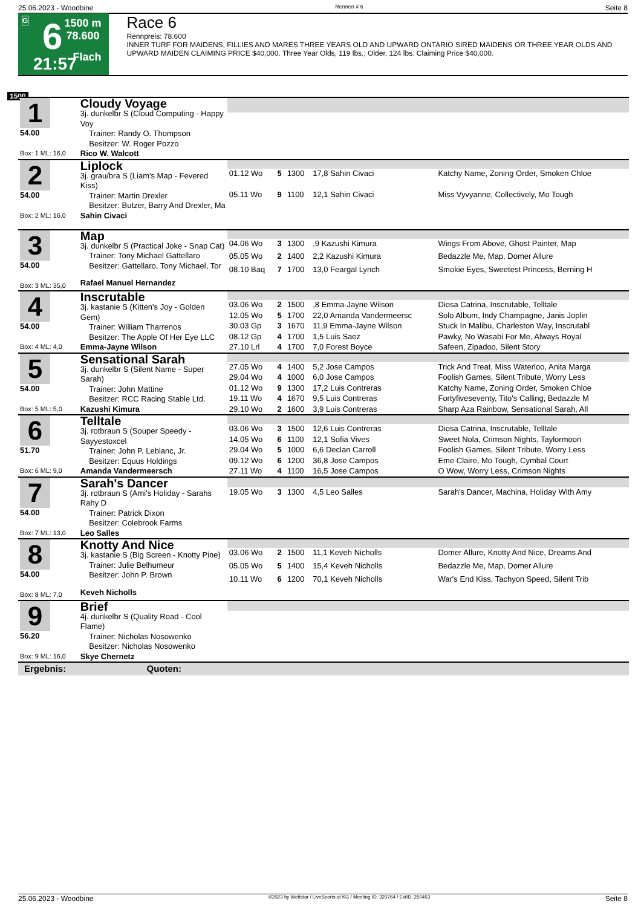25.06.2023 - Woodbine Rennen # 6 Seite 8
G 6
21:57
1500 m
78.600
Flach
Race 6
Rennpreis: 78.600
INNER TURF FOR MAIDENS, FILLIES AND MARES THREE YEARS OLD AND UPWARD ONTARIO SIRED MAIDENS OR THREE YEAR OLDS AND UPWARD MAIDEN CLAIMING PRICE $40,000. Three Year Olds, 119 lbs.; Older, 124 lbs. Claiming Price $40,000.
1500
| 1 54.00 Box: 1 ML: 16,0 | Cloudy Voyage 3j. dunkelbr S (Cloud Computing - Happy Voy Trainer: Randy O. Thompson Besitzer: W. Roger Pozzo | | | | | |
| | Rico W. Walcott | | | | | |
| 2 54.00 Box: 2 ML: 16,0 | Liplock 3j. grau/bra S (Liam's Map - Fevered Kiss) Trainer: Martin Drexler Besitzer: Butzer, Barry And Drexler, Ma | | | | | |
| | | 01.12 Wo | 5 | 1300 | 17,8 Sahin Civaci | Katchy Name, Zoning Order, Smoken Chloe |
| | | 05.11 Wo | 9 | 1100 | 12,1 Sahin Civaci | Miss Vyvyanne, Collectively, Mo Tough |
| | Sahin Civaci | | | | | |
| 3 54.00 Box: 3 ML: 35,0 | Map 3j. dunkelbr S (Practical Joke - Snap Cat) Trainer: Tony Michael Gattellaro Besitzer: Gattellaro, Tony Michael, Tor | | | | | |
| | | 04.06 Wo | 3 | 1300 | ,9 Kazushi Kimura | Wings From Above, Ghost Painter, Map |
| | | 05.05 Wo | 2 | 1400 | 2,2 Kazushi Kimura | Bedazzle Me, Map, Domer Allure |
| | | 08.10 Baq | 7 | 1700 | 13,0 Feargal Lynch | Smokie Eyes, Sweetest Princess, Berning H |
| | Rafael Manuel Hernandez | | | | | |
| 4 54.00 Box: 4 ML: 4,0 | Inscrutable 3j. kastanie S (Kitten's Joy - Golden Gem) Trainer: William Tharrenos Besitzer: The Apple Of Her Eye LLC | | | | | |
| | | 03.06 Wo | 2 | 1500 | ,8 Emma-Jayne Wilson | Diosa Catrina, Inscrutable, Telltale |
| | | 12.05 Wo | 5 | 1700 | 22,0 Amanda Vandermeersc | Solo Album, Indy Champagne, Janis Joplin |
| | | 30.03 Gp | 3 | 1670 | 11,9 Emma-Jayne Wilson | Stuck In Malibu, Charleston Way, Inscrutabl |
| | | 08.12 Gp | 4 | 1700 | 1,5 Luis Saez | Pawky, No Wasabi For Me, Always Royal |
| | Emma-Jayne Wilson | 27.10 Lrl | 4 | 1700 | 7,0 Forest Boyce | Safeen, Zipadoo, Silent Story |
| 5 54.00 Box: 5 ML: 5,0 | Sensational Sarah 3j. dunkelbr S (Silent Name - Super Sarah) Trainer: John Mattine Besitzer: RCC Racing Stable Ltd. | | | | | |
| | | 27.05 Wo | 4 | 1400 | 5,2 Jose Campos | Trick And Treat, Miss Waterloo, Anita Marga |
| | | 29.04 Wo | 4 | 1000 | 6,0 Jose Campos | Foolish Games, Silent Tribute, Worry Less |
| | | 01.12 Wo | 9 | 1300 | 17,2 Luis Contreras | Katchy Name, Zoning Order, Smoken Chloe |
| | | 19.11 Wo | 4 | 1670 | 9,5 Luis Contreras | Fortyfiveseventy, Tito's Calling, Bedazzle M |
| | Kazushi Kimura | 29.10 Wo | 2 | 1600 | 3,9 Luis Contreras | Sharp Aza Rainbow, Sensational Sarah, All |
| 6 51.70 Box: 6 ML: 9,0 | Telltale 3j. rotbraun S (Souper Speedy - Sayyestoxcel Trainer: John P. Leblanc, Jr. Besitzer: Equus Holdings | | | | | |
| | | 03.06 Wo | 3 | 1500 | 12,6 Luis Contreras | Diosa Catrina, Inscrutable, Telltale |
| | | 14.05 Wo | 6 | 1100 | 12,1 Sofia Vives | Sweet Nola, Crimson Nights, Taylormoon |
| | | 29.04 Wo | 5 | 1000 | 6,6 Declan Carroll | Foolish Games, Silent Tribute, Worry Less |
| | | 09.12 Wo | 6 | 1200 | 36,8 Jose Campos | Eme Claire, Mo Tough, Cymbal Court |
| | Amanda Vandermeersch | 27.11 Wo | 4 | 1100 | 16,5 Jose Campos | O Wow, Worry Less, Crimson Nights |
| 7 54.00 Box: 7 ML: 13,0 | Sarah's Dancer 3j. rotbraun S (Ami's Holiday - Sarahs Rahy D Trainer: Patrick Dixon Besitzer: Colebrook Farms | | | | | |
| | | 19.05 Wo | 3 | 1300 | 4,5 Leo Salles | Sarah's Dancer, Machina, Holiday With Amy |
| | Leo Salles | | | | | |
| 8 54.00 Box: 8 ML: 7,0 | Knotty And Nice 3j. kastanie S (Big Screen - Knotty Pine) Trainer: Julie Belhumeur Besitzer: John P. Brown | | | | | |
| | | 03.06 Wo | 2 | 1500 | 11,1 Keveh Nicholls | Domer Allure, Knotty And Nice, Dreams And |
| | | 05.05 Wo | 5 | 1400 | 15,4 Keveh Nicholls | Bedazzle Me, Map, Domer Allure |
| | | 10.11 Wo | 6 | 1200 | 70,1 Keveh Nicholls | War's End Kiss, Tachyon Speed, Silent Trib |
| | Keveh Nicholls | | | | | |
| 9 56.20 Box: 9 ML: 16,0 | Brief 4j. dunkelbr S (Quality Road - Cool Flame) Trainer: Nicholas Nosowenko Besitzer: Nicholas Nosowenko | | | | | |
| | Skye Chernetz | | | | | |
| Ergebnis: Quoten: | | | | | | |
25.06.2023 - Woodbine ©2023 by Wettstar / LiveSports.at KG / Meeting ID: 320764 / ExtID: 250453 Seite 8